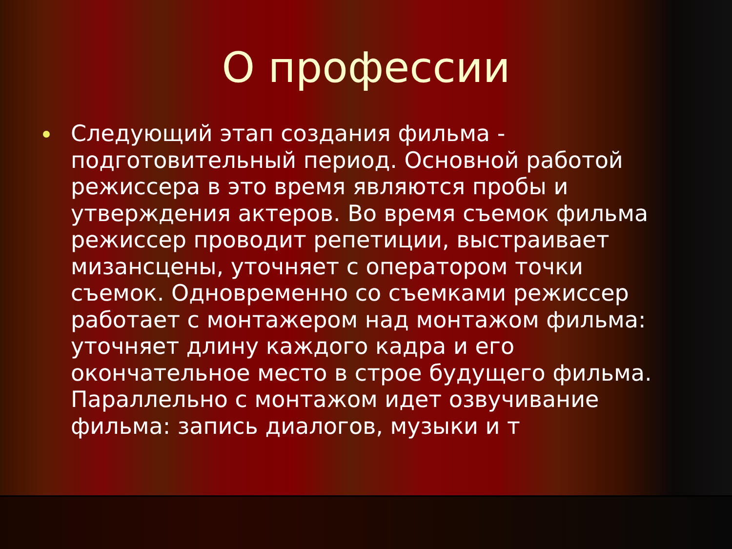О профессии
Следующий этап создания фильма - подготовительный период. Основной работой режиссера в это время являются пробы и утверждения актеров. Во время съемок фильма режиссер проводит репетиции, выстраивает мизансцены, уточняет с оператором точки съемок. Одновременно со съемками режиссер работает с монтажером над монтажом фильма: уточняет длину каждого кадра и его окончательное место в строе будущего фильма. Параллельно с монтажом идет озвучивание фильма: запись диалогов, музыки и т